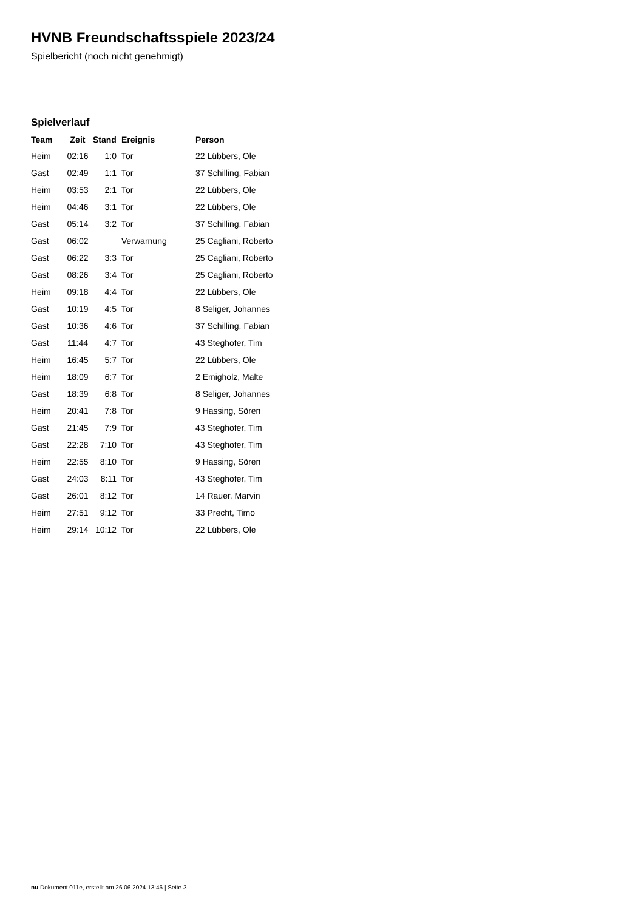HVNB Freundschaftsspiele 2023/24
Spielbericht (noch nicht genehmigt)
Spielverlauf
| Team | Zeit | Stand | Ereignis | Person |
| --- | --- | --- | --- | --- |
| Heim | 02:16 | 1:0 | Tor | 22 Lübbers, Ole |
| Gast | 02:49 | 1:1 | Tor | 37 Schilling, Fabian |
| Heim | 03:53 | 2:1 | Tor | 22 Lübbers, Ole |
| Heim | 04:46 | 3:1 | Tor | 22 Lübbers, Ole |
| Gast | 05:14 | 3:2 | Tor | 37 Schilling, Fabian |
| Gast | 06:02 | | Verwarnung | 25 Cagliani, Roberto |
| Gast | 06:22 | 3:3 | Tor | 25 Cagliani, Roberto |
| Gast | 08:26 | 3:4 | Tor | 25 Cagliani, Roberto |
| Heim | 09:18 | 4:4 | Tor | 22 Lübbers, Ole |
| Gast | 10:19 | 4:5 | Tor | 8 Seliger, Johannes |
| Gast | 10:36 | 4:6 | Tor | 37 Schilling, Fabian |
| Gast | 11:44 | 4:7 | Tor | 43 Steghofer, Tim |
| Heim | 16:45 | 5:7 | Tor | 22 Lübbers, Ole |
| Heim | 18:09 | 6:7 | Tor | 2 Emigholz, Malte |
| Gast | 18:39 | 6:8 | Tor | 8 Seliger, Johannes |
| Heim | 20:41 | 7:8 | Tor | 9 Hassing, Sören |
| Gast | 21:45 | 7:9 | Tor | 43 Steghofer, Tim |
| Gast | 22:28 | 7:10 | Tor | 43 Steghofer, Tim |
| Heim | 22:55 | 8:10 | Tor | 9 Hassing, Sören |
| Gast | 24:03 | 8:11 | Tor | 43 Steghofer, Tim |
| Gast | 26:01 | 8:12 | Tor | 14 Rauer, Marvin |
| Heim | 27:51 | 9:12 | Tor | 33 Precht, Timo |
| Heim | 29:14 | 10:12 | Tor | 22 Lübbers, Ole |
nu.Dokument 011e, erstellt am 26.06.2024 13:46 | Seite 3